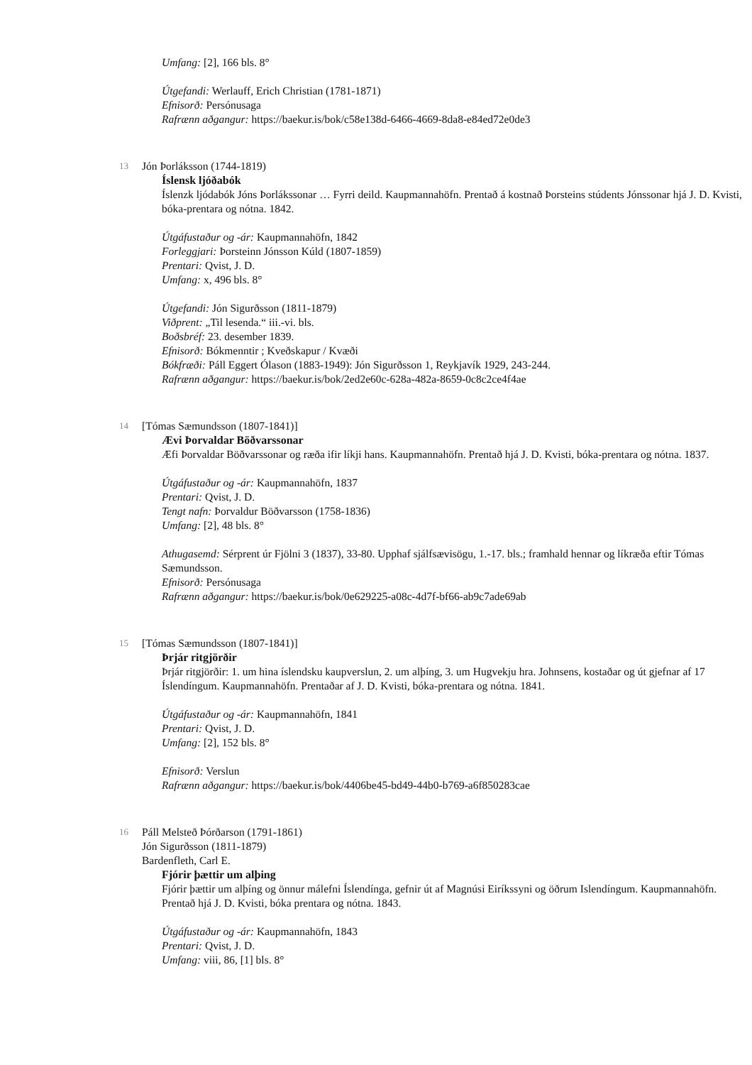Umfang: [2], 166 bls. 8°
Útgefandi: Werlauff, Erich Christian (1781-1871)
Efnisorð: Persónusaga
Rafrænn aðgangur: https://baekur.is/bok/c58e138d-6466-4669-8da8-e84ed72e0de3
13
Jón Þorláksson (1744-1819)
Íslensk ljóðabók
Íslenzk ljódabók Jóns Þorlákssonar … Fyrri deild. Kaupmannahöfn. Prentað á kostnað Þorsteins stúdents Jónssonar hjá J. D. Kvisti, bóka-prentara og nótna. 1842.
Útgáfustaður og -ár: Kaupmannahöfn, 1842
Forleggjari: Þorsteinn Jónsson Kúld (1807-1859)
Prentari: Qvist, J. D.
Umfang: x, 496 bls. 8°
Útgefandi: Jón Sigurðsson (1811-1879)
Viðprent: „Til lesenda.“ iii.-vi. bls.
Boðsbréf: 23. desember 1839.
Efnisorð: Bókmenntir ; Kveðskapur / Kvæði
Bókfræði: Páll Eggert Ólason (1883-1949): Jón Sigurðsson 1, Reykjavík 1929, 243-244.
Rafrænn aðgangur: https://baekur.is/bok/2ed2e60c-628a-482a-8659-0c8c2ce4f4ae
14
[Tómas Sæmundsson (1807-1841)]
Ævi Þorvaldar Böðvarssonar
Æfi Þorvaldar Böðvarssonar og ræða ifir líkji hans. Kaupmannahöfn. Prentað hjá J. D. Kvisti, bóka-prentara og nótna. 1837.
Útgáfustaður og -ár: Kaupmannahöfn, 1837
Prentari: Qvist, J. D.
Tengt nafn: Þorvaldur Böðvarsson (1758-1836)
Umfang: [2], 48 bls. 8°
Athugasemd: Sérprent úr Fjölni 3 (1837), 33-80. Upphaf sjálfsævisögu, 1.-17. bls.; framhald hennar og líkræða eftir Tómas Sæmundsson.
Efnisorð: Persónusaga
Rafrænn aðgangur: https://baekur.is/bok/0e629225-a08c-4d7f-bf66-ab9c7ade69ab
15
[Tómas Sæmundsson (1807-1841)]
Þrjár ritgjörðir
Þrjár ritgjörðir: 1. um hina íslendsku kaupverslun, 2. um alþíng, 3. um Hugvekju hra. Johnsens, kostaðar og út gjefnar af 17 Íslendíngum. Kaupmannahöfn. Prentaðar af J. D. Kvisti, bóka-prentara og nótna. 1841.
Útgáfustaður og -ár: Kaupmannahöfn, 1841
Prentari: Qvist, J. D.
Umfang: [2], 152 bls. 8°
Efnisorð: Verslun
Rafrænn aðgangur: https://baekur.is/bok/4406be45-bd49-44b0-b769-a6f850283cae
16
Páll Melsteð Þórðarson (1791-1861)
Jón Sigurðsson (1811-1879)
Bardenfleth, Carl E.
Fjórir þættir um alþing
Fjórir þættir um alþíng og önnur málefni Íslendínga, gefnir út af Magnúsi Eiríkssyni og öðrum Islendíngum. Kaupmannahöfn. Prentað hjá J. D. Kvisti, bóka prentara og nótna. 1843.
Útgáfustaður og -ár: Kaupmannahöfn, 1843
Prentari: Qvist, J. D.
Umfang: viii, 86, [1] bls. 8°